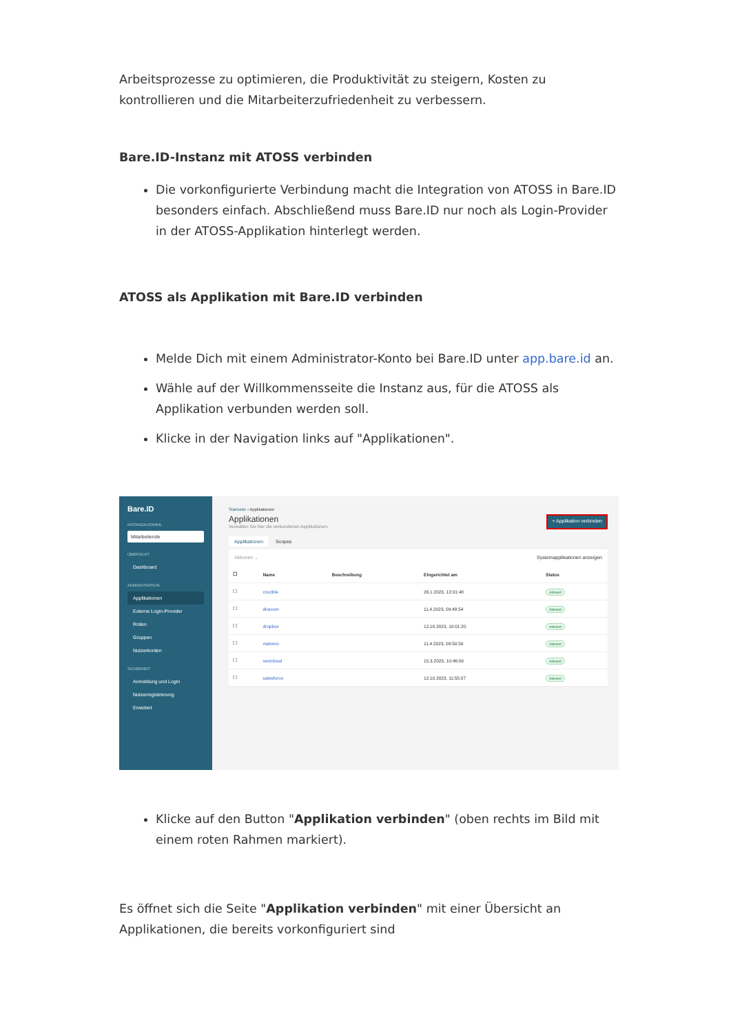Arbeitsprozesse zu optimieren, die Produktivität zu steigern, Kosten zu kontrollieren und die Mitarbeiterzufriedenheit zu verbessern.
Bare.ID-Instanz mit ATOSS verbinden
Die vorkonfigurierte Verbindung macht die Integration von ATOSS in Bare.ID besonders einfach. Abschließend muss Bare.ID nur noch als Login-Provider in der ATOSS-Applikation hinterlegt werden.
ATOSS als Applikation mit Bare.ID verbinden
Melde Dich mit einem Administrator-Konto bei Bare.ID unter app.bare.id an.
Wähle auf der Willkommensseite die Instanz aus, für die ATOSS als Applikation verbunden werden soll.
Klicke in der Navigation links auf "Applikationen".
Bare.ID
INSTANZAUSWAHL
Mitarbeitende
ÜBERSICHT
Dashboard
ADMINISTRATION
Applikationen
Externe Login-Provider
Rollen
Gruppen
Nutzerkonten
SICHERHEIT
Anmeldung und Login
Nutzerregistrierung
Erweitert
Startseite › Applikationen
Applikationen
Verwalten Sie hier die verbundenen Applikationen.
+ Applikation verbinden
Applikationen Scopes
Aktionen ⌄ Systemapplikationen anzeigen
| ☐ | Name | Beschreibung | Eingerichtet am | Status |
| --- | --- | --- | --- | --- |
| ☐ | crucible | | 26.1.2023, 12:01:48 | Aktiviert |
| ☐ | dracoon | | 11.4.2023, 09:48:54 | Aktiviert |
| ☐ | dropbox | | 12.10.2023, 10:01:20 | Aktiviert |
| ☐ | matomo | | 11.4.2023, 09:50:59 | Aktiviert |
| ☐ | nextcloud | | 15.3.2023, 10:46:09 | Aktiviert |
| ☐ | salesforce | | 12.10.2023, 11:55:07 | Aktiviert |
Klicke auf den Button "Applikation verbinden" (oben rechts im Bild mit einem roten Rahmen markiert).
Es öffnet sich die Seite "Applikation verbinden" mit einer Übersicht an Applikationen, die bereits vorkonfiguriert sind